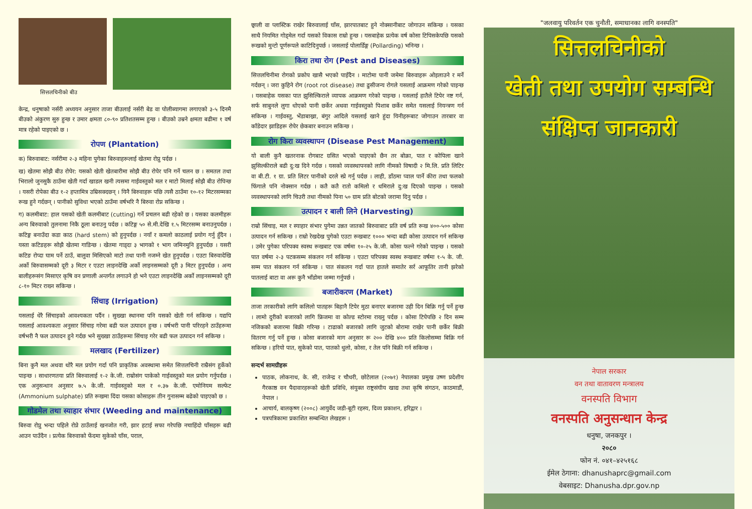सित्तलचिनीको बीउ
केन्द्र, धनुषाको नर्सरी अध्ययन अनुसार ताजा बीउलाई नर्सरी बेड वा पोलीब्यागमा लगाएको ३-५ दिनमै बीउको अंकुरण सुरु हुन्छ र उमार क्षमता ८०-९० प्रतिशतसम्म हुन्छ । बीउको उम्रने क्षमता बढीमा १ वर्ष मात्र रहेको पाइएको छ ।
रोपण (Plantation)
क) बिरुवाबाट: नर्सरीमा २-३ महिना पुगेका बिरुवाहरूलाई खेतमा रोप्नु पर्दछ ।
ख) खेतमा सोझै बीउ रोपेर: यसको खेती खेतबारीमा सोझै बीउ रोपेर पनि गर्ने चलन छ । समतल तथा भिरालो जुनसुकै ठाउँमा खेती गर्दा खाडल खनी त्यसमा गाईवस्तुको मल र माटो मिलाई सोझै बीउ रोपिन्छ । यसरी रोपेका बीउ १-२ हप्तामित्र उम्रिसक्दछन् । यिनै बिरुवाहरू पछि त्यसै ठाउँमा १०-१२ मिटरसम्मका रूख हुने गर्दछन् । पानीको सुविधा भएको ठाउँमा वर्षभरि नै बिरुवा रोप्न सकिन्छ ।
ग) कलमीबाट: हाल यसको खेती कलमीबाट (cutting) गर्ने प्रचलन बढी रहेको छ । यसका कलमीहरू अन्य बिरुवाको तुलनामा निकै ठूला बनाउनु पर्दछ । कटिङ्ग ५० से.मी.देखि १.५ मिटरसम्म बनाउनुपर्दछ । कटिङ्ग बनाउँदा कडा काठ (hard stem) को हुनुपर्दछ । नयाँ र कमलो काठलाई प्रयोग गर्नु हुँदैन । यस्ता कटिङहरू सोझै खेतमा गाडिन्छ । खेतमा गाड्दा ३ भागको १ भाग जमिनमुनि हुनुपर्दछ । यसरी कटिङ रोप्दा घाम पर्ने ठाउँ, बालुवा मिसिएको माटो तथा पानी नजम्ने खेत हुनुपर्दछ । एउटा बिरुवादेखि अर्को बिरुवासम्मको दूरी ३ मिटर र एउटा लाइनदेखि अर्को लाइनसम्मको दूरी ३ मिटर हुनुपर्दछ । अन्य बालीहरूसंग मिसाएर कृषि वन प्रणाली अन्तर्गत लगाउने हो भने एउटा लाइनदेखि अर्को लाइनसम्मको दूरी ८-१० मिटर राख्न सकिन्छ ।
सिंचाइ (Irrigation)
यसलाई धेरै सिंचाइको आवश्यकता पर्दैन । सुख्खा स्थानमा पनि यसको खेती गर्न सकिन्छ । यद्यपि यसलाई आवश्यकता अनुसार सिंचाइ गरेमा बढी फल उत्पादन हुन्छ । वर्षभरी पानी परिरहने ठाउँहरूमा वर्षभरी नै फल उत्पादन हुने गर्दछ भने सुख्खा ठाउँहरूमा सिंचाइ गरेर बढी फल उत्पादन गर्न सकिन्छ ।
मलखाद (Fertilizer)
बिना कुनै मल अथवा थोरै मल प्रयोग गर्दा पनि प्राकृतिक अवस्थामा समेत सित्तलचिनी राम्रैसंग हुर्केको पाइन्छ । साधारणतया प्रति बिरुवालाई १-२ के.जी. राम्रोसंग पाकेको गाईवस्तुको मल प्रयोग गर्नुपर्दछ । एक अनुसन्धान अनुसार ७.५ के.जी. गाईवस्तुको मल र ०.३७ के.जी. एमोनियम सल्फेट (Ammonium sulphate) प्रति रूखमा दिंदा यसका कोसाहरू तीन गुनासम्म बढेको पाइएको छ ।
गोडमेल तथा स्याहार संभार (Weeding and maintenance)
बिरुवा रोप्नु भन्दा पहिले रोप्ने ठाउँलाई खनजोत गरी, झार हटाई सफा गरेपछि नचाहिंदो घाँसहरू बढी आउन पाउँदैन । प्रत्येक बिरुवाको फेंदमा सुकेको घाँस, पराल,
छ्वाली वा प्लास्टिक राखेर बिरुवालाई घाँस, झारपातबाट हुने नोक्सानीबाट जोगाउन सकिन्छ । यसका साथै नियमित गोड्मेल गर्दा यसको विकास राम्रो हुन्छ । यसबाहेक प्रत्येक वर्ष कोसा टिपिसकेपछि यसको रूखको मुन्टो पूर्णरूपले काटिदिनुपर्छ । जसलाई पोलार्डिङ्ग (Pollarding) भनिन्छ ।
किरा तथा रोग (Pest and Diseases)
सित्तलचिनीमा रोगको प्रकोप खासै भएको पाइँदैन । माटोमा पानी जमेमा बिरुवाहरू ओइलाउने र मर्ने गर्दछन् । जरा कुहिने रोग (root rot disease) तथा ढुसीजन्य रोगले यसलाई आक्रमण गरेको पाइन्छ । यसबाहेक यसका पात झुसिल्किराले व्यापक आक्रमण गरेको पाइन्छ । यसलाई हातैले टिपेर नष्ट गर्न, सर्फ साबुनले लुगा धोएको पानी छर्केर अथवा गाईवस्तुको पिशाब छर्केर समेत यसलाई नियन्त्रण गर्न सकिन्छ । गाईवस्तु, भेंडाबाख्रा, बंगुर आदिले यसलाई खाने हुंदा यिनीहरूबाट जोगाउन तारबार वा काँडेदार झाडिहरू रोपेर छेकबार बनाउन सकिन्छ ।
रोग किरा व्यवस्थापन (Disease Pest Management)
यो बाली कुनै खतरनाक रोगबाट ग्रसित भएको पाइएको छैन तर बोक्रा, पात र कोपिला खाने झुसिल्कीराले बढी दु:ख दिने गर्दछ । यसको व्यवस्थापनको लागि नीमको विषादी २ मि.लि. प्रति लिटिर वा बी.टी. १ ग्रा. प्रति लिटर पानीको दरले स्प्रे गर्नु पर्दछ । लाही, डाँठमा प्वाल पार्ने कीरा तथा फलको फिंगाले पनि नोक्सान गर्दछ । कतै कतै रातो कमिलो र धमिराले दु:ख दिएको पाइन्छ । यसको व्यवस्थापनको लागि चिउरी तथा नीमको पिना ५० ग्राम प्रति बोटको जरामा दिनु पर्दछ ।
उत्पादन र बाली लिने (Harvesting)
राम्रो सिंचाइ, मल र स्याहार संभार पुगेमा उन्नत जातको बिरुवाबाट प्रति वर्ष प्रति रूख ४००-५०० कोसा उत्पादन गर्न सकिन्छ । राम्रो रेखदेख पुगेको एउटा रूखबाट १००० भन्दा बढी कोसा उत्पादन गर्न सकिन्छ । उमेर पुगेका परिपक्व स्वस्थ रूखबाट एक वर्षमा १०-२५ के.जी. कोसा फल्ने गरेको पाइन्छ । यसको पात वर्षमा २-३ पटकसम्म संकलन गर्न सकिन्छ । एउटा परिपक्व स्वस्थ रूखबाट वर्षमा १-५ के. जी. सम्म पात संकलन गर्न सकिन्छ । पात संकलन गर्दा पात हातले समातेर सर्र आफूतिर तानी झरेको पातलाई बाटा वा अरू कुनै भाँडोमा जम्मा गर्नुपर्छ ।
बजारीकरण (Market)
ताजा तरकारीको लागि कलिलो पातहरू बिहानै टिपेर मुठा बनाएर बजारमा उही दिन बिक्रि गर्नु पर्ने हुन्छ । लामो दुरीको बजारको लागि फ्रिजमा वा कोल्ड स्टोरमा राख्नु पर्दछ । कोसा टिपेपछि २ दिन सम्म नजिकको बजारमा बिक्री गरिन्छ । टाढाको बजारको लागि जुटको बोरामा राखेर पानी छर्केर बिक्री वितरण गर्नु पर्ने हुन्छ । कोसा बजारको माग अनुसार रू २०० देखि ४०० प्रति किलोसम्मा बिक्रि गर्न सकिन्छ । हरियो पात, सुकेको पात, पातको धुलो, कोसा, र तेल पनि बिक्री गर्न सकिन्छ ।
सन्दर्भ सामग्रीहरू
पाठक, लोकनाथ, के. सी, राजेन्द्र र चौधरी, छोटेलाल (२०७१) नेपालका प्रमुख उष्ण प्रदेशीय गैरकाष्ठ वन पैदावारहरूको खेती प्रविधि, संयुक्त राष्ट्रसंघीय खाद्य तथा कृषि संगठन, काठमाडौं, नेपाल ।
आचार्य, बालकृष्ण (२००८) आयुर्वेद जडी-बूटी रहस्य, दिव्य प्रकाशन, हरिद्वार ।
पत्रपत्रिकामा प्रकाशित सम्बन्धित लेखहरू ।
"जलवायु परिवर्तन एक चुनौती, समाधानका लागि वनस्पति"
सित्तलचिनीको
खेती तथा उपयोग सम्बन्धि
संक्षिप्त जानकारी
नेपाल सरकार
वन तथा वातावरण मन्त्रालय
वनस्पति विभाग
वनस्पति अनुसन्धान केन्द्र
धनुषा, जनकपुर ।
२०८०
फोन नं. ०४१–४२५१६८
ईमेल ठेगाना: dhanushaprc@gmail.com
वेबसाइट: Dhanusha.dpr.gov.np